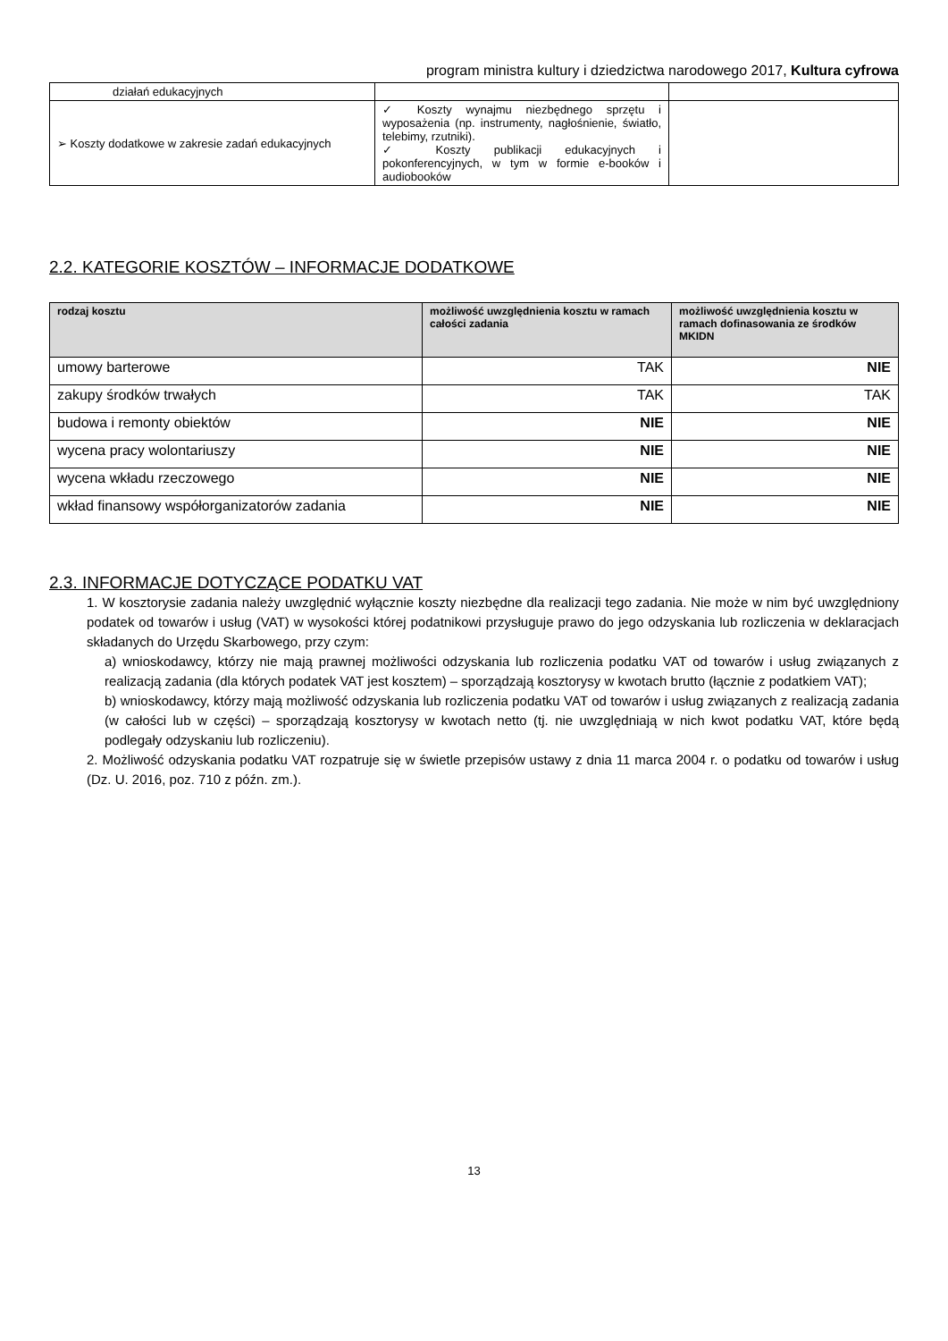program ministra kultury i dziedzictwa narodowego 2017, Kultura cyfrowa
| działań edukacyjnych | | |
| ➢ Koszty dodatkowe w zakresie zadań edukacyjnych | ✓ Koszty wynajmu niezbędnego sprzętu i wyposażenia (np. instrumenty, nagłośnienie, światło, telebimy, rzutniki). ✓ Koszty publikacji edukacyjnych i pokonferencyjnych, w tym w formie e-booków i audiobooków | |
2.2. KATEGORIE KOSZTÓW – INFORMACJE DODATKOWE
| rodzaj kosztu | możliwość uwzględnienia kosztu w ramach całości zadania | możliwość uwzględnienia kosztu w ramach dofinasowania ze środków MKIDN |
| --- | --- | --- |
| umowy barterowe | TAK | NIE |
| zakupy środków trwałych | TAK | TAK |
| budowa i remonty obiektów | NIE | NIE |
| wycena pracy wolontariuszy | NIE | NIE |
| wycena wkładu rzeczowego | NIE | NIE |
| wkład finansowy współorganizatorów zadania | NIE | NIE |
2.3. INFORMACJE DOTYCZĄCE PODATKU VAT
1. W kosztorysie zadania należy uwzględnić wyłącznie koszty niezbędne dla realizacji tego zadania. Nie może w nim być uwzględniony podatek od towarów i usług (VAT) w wysokości której podatnikowi przysługuje prawo do jego odzyskania lub rozliczenia w deklaracjach składanych do Urzędu Skarbowego, przy czym:
a) wnioskodawcy, którzy nie mają prawnej możliwości odzyskania lub rozliczenia podatku VAT od towarów i usług związanych z realizacją zadania (dla których podatek VAT jest kosztem) – sporządzają kosztorysy w kwotach brutto (łącznie z podatkiem VAT);
b) wnioskodawcy, którzy mają możliwość odzyskania lub rozliczenia podatku VAT od towarów i usług związanych z realizacją zadania (w całości lub w części) – sporządzają kosztorysy w kwotach netto (tj. nie uwzględniają w nich kwot podatku VAT, które będą podlegały odzyskaniu lub rozliczeniu).
2. Możliwość odzyskania podatku VAT rozpatruje się w świetle przepisów ustawy z dnia 11 marca 2004 r. o podatku od towarów i usług (Dz. U. 2016, poz. 710 z późn. zm.).
13